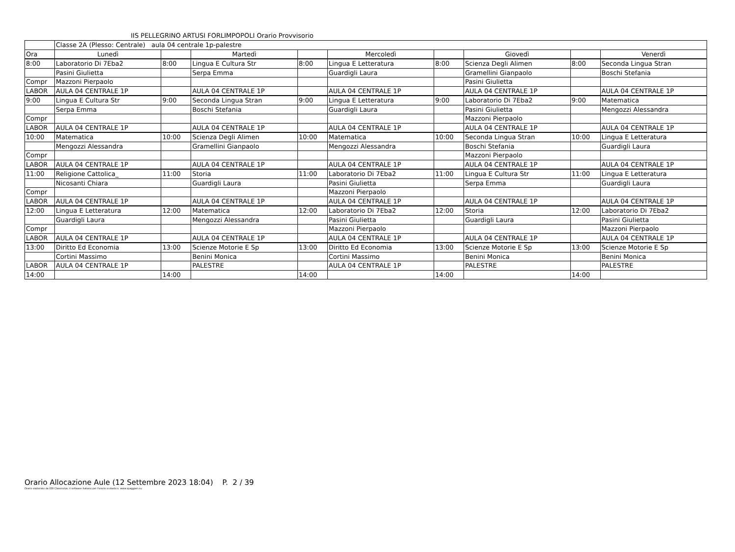IIS PELLEGRINO ARTUSI FORLIMPOPOLI Orario Provvisorio
| | Classe 2A (Plesso: Centrale) aula 04 centrale 1p-palestre | | | | | | | | |
| Ora | Lunedì | | Martedì | | Mercoledì | | Giovedì | | Venerdì |
| 8:00 | Laboratorio Di 7Eba2 | 8:00 | Lingua E Cultura Str | 8:00 | Lingua E Letteratura | 8:00 | Scienza Degli Alimen | 8:00 | Seconda Lingua Stran |
| | Pasini Giulietta | | Serpa Emma | | Guardigli Laura | | Gramellini Gianpaolo | | Boschi Stefania |
| Compr | Mazzoni Pierpaolo | | | | | | Pasini Giulietta | | |
| LABOR | AULA 04 CENTRALE 1P | | AULA 04 CENTRALE 1P | | AULA 04 CENTRALE 1P | | AULA 04 CENTRALE 1P | | AULA 04 CENTRALE 1P |
| 9:00 | Lingua E Cultura Str | 9:00 | Seconda Lingua Stran | 9:00 | Lingua E Letteratura | 9:00 | Laboratorio Di 7Eba2 | 9:00 | Matematica |
| | Serpa Emma | | Boschi Stefania | | Guardigli Laura | | Pasini Giulietta | | Mengozzi Alessandra |
| Compr | | | | | | | Mazzoni Pierpaolo | | |
| LABOR | AULA 04 CENTRALE 1P | | AULA 04 CENTRALE 1P | | AULA 04 CENTRALE 1P | | AULA 04 CENTRALE 1P | | AULA 04 CENTRALE 1P |
| 10:00 | Matematica | 10:00 | Scienza Degli Alimen | 10:00 | Matematica | 10:00 | Seconda Lingua Stran | 10:00 | Lingua E Letteratura |
| | Mengozzi Alessandra | | Gramellini Gianpaolo | | Mengozzi Alessandra | | Boschi Stefania | | Guardigli Laura |
| Compr | | | | | | | Mazzoni Pierpaolo | | |
| LABOR | AULA 04 CENTRALE 1P | | AULA 04 CENTRALE 1P | | AULA 04 CENTRALE 1P | | AULA 04 CENTRALE 1P | | AULA 04 CENTRALE 1P |
| 11:00 | Religione Cattolica_ | 11:00 | Storia | 11:00 | Laboratorio Di 7Eba2 | 11:00 | Lingua E Cultura Str | 11:00 | Lingua E Letteratura |
| | Nicosanti Chiara | | Guardigli Laura | | Pasini Giulietta | | Serpa Emma | | Guardigli Laura |
| Compr | | | | | Mazzoni Pierpaolo | | | | |
| LABOR | AULA 04 CENTRALE 1P | | AULA 04 CENTRALE 1P | | AULA 04 CENTRALE 1P | | AULA 04 CENTRALE 1P | | AULA 04 CENTRALE 1P |
| 12:00 | Lingua E Letteratura | 12:00 | Matematica | 12:00 | Laboratorio Di 7Eba2 | 12:00 | Storia | 12:00 | Laboratorio Di 7Eba2 |
| | Guardigli Laura | | Mengozzi Alessandra | | Pasini Giulietta | | Guardigli Laura | | Pasini Giulietta |
| Compr | | | | | Mazzoni Pierpaolo | | | | Mazzoni Pierpaolo |
| LABOR | AULA 04 CENTRALE 1P | | AULA 04 CENTRALE 1P | | AULA 04 CENTRALE 1P | | AULA 04 CENTRALE 1P | | AULA 04 CENTRALE 1P |
| 13:00 | Diritto Ed Economia | 13:00 | Scienze Motorie E Sp | 13:00 | Diritto Ed Economia | 13:00 | Scienze Motorie E Sp | 13:00 | Scienze Motorie E Sp |
| | Cortini Massimo | | Benini Monica | | Cortini Massimo | | Benini Monica | | Benini Monica |
| LABOR | AULA 04 CENTRALE 1P | | PALESTRE | | AULA 04 CENTRALE 1P | | PALESTRE | | PALESTRE |
| 14:00 | | 14:00 | | 14:00 | | 14:00 | | 14:00 | |
Orario Allocazione Aule (12 Settembre 2023 18:04) P. 2 / 39
Orario elaborato da ODI Classeviva, il software italiano per l'orario scolastico. www.spaggiari.eu